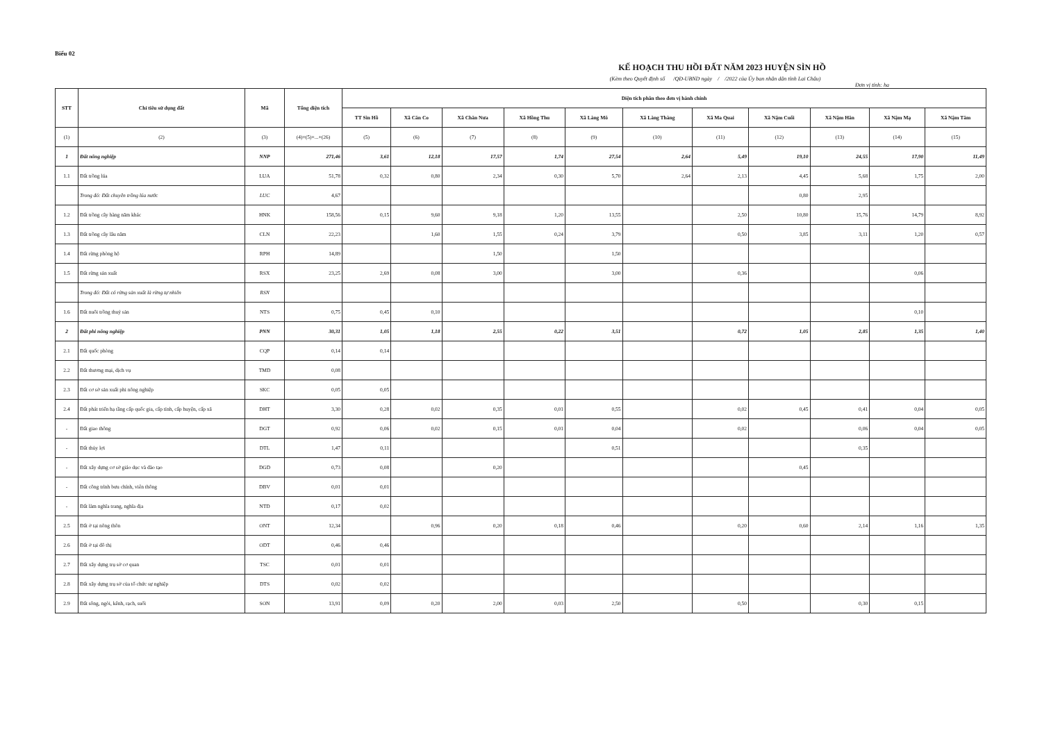Biểu 02
KẾ HOẠCH THU HỒI ĐẤT NĂM 2023 HUYỆN SÌN HỒ
(Kèm theo Quyết định số /QĐ-UBND ngày / /2022 của Ủy ban nhân dân tỉnh Lai Châu)
Đơn vị tính: ha
| STT | Chỉ tiêu sử dụng đất | Mã | Tổng diện tích | Diện tích phân theo đơn vị hành chính | | | | | | | | | | |
| --- | --- | --- | --- | --- | --- | --- | --- | --- | --- | --- | --- | --- | --- | --- |
| | | | | TT Sìn Hồ | Xã Căn Co | Xã Chăn Nưa | Xã Hồng Thu | Xã Làng Mô | Xã Làng Thàng | Xã Ma Quai | Xã Nậm Cuổi | Xã Nậm Hăn | Xã Nậm Mạ | Xã Nậm Tăm |
| (1) | (2) | (3) | (4)=(5)+...+(26) | (5) | (6) | (7) | (8) | (9) | (10) | (11) | (12) | (13) | (14) | (15) |
| 1 | Đất nông nghiệp | NNP | 271,46 | 3,61 | 12,18 | 17,57 | 1,74 | 27,54 | 2,64 | 5,49 | 19,10 | 24,55 | 17,90 | 11,49 |
| 1.1 | Đất trồng lúa | LUA | 51,78 | 0,32 | 0,80 | 2,34 | 0,30 | 5,70 | 2,64 | 2,13 | 4,45 | 5,68 | 1,75 | 2,00 |
| | Trong đó: Đất chuyên trồng lúa nước | LUC | 4,67 | | | | | | | | 0,80 | 2,95 | | |
| 1.2 | Đất trồng cây hàng năm khác | HNK | 158,56 | 0,15 | 9,60 | 9,18 | 1,20 | 13,55 | | 2,50 | 10,80 | 15,76 | 14,79 | 8,92 |
| 1.3 | Đất trồng cây lâu năm | CLN | 22,23 | | 1,60 | 1,55 | 0,24 | 3,79 | | 0,50 | 3,85 | 3,11 | 1,20 | 0,57 |
| 1.4 | Đất rừng phòng hộ | RPH | 14,89 | | | 1,50 | | 1,50 | | | | | | |
| 1.5 | Đất rừng sản xuất | RSX | 23,25 | 2,69 | 0,08 | 3,00 | | 3,00 | | 0,36 | | | 0,06 | |
| | Trong đó: Đất có rừng sản xuất là rừng tự nhiên | RSN | | | | | | | | | | | | |
| 1.6 | Đất nuôi trồng thuỷ sản | NTS | 0,75 | 0,45 | 0,10 | | | | | | | | 0,10 | |
| 2 | Đất phi nông nghiệp | PNN | 30,31 | 1,05 | 1,18 | 2,55 | 0,22 | 3,51 | | 0,72 | 1,05 | 2,85 | 1,35 | 1,40 |
| 2.1 | Đất quốc phòng | CQP | 0,14 | 0,14 | | | | | | | | | | |
| 2.2 | Đất thương mại, dịch vụ | TMD | 0,08 | | | | | | | | | | | |
| 2.3 | Đất cơ sở sản xuất phi nông nghiệp | SKC | 0,05 | 0,05 | | | | | | | | | | |
| 2.4 | Đất phát triển hạ tầng cấp quốc gia, cấp tỉnh, cấp huyện, cấp xã | DHT | 3,30 | 0,28 | 0,02 | 0,35 | 0,01 | 0,55 | | 0,02 | 0,45 | 0,41 | 0,04 | 0,05 |
| - | Đất giao thông | DGT | 0,92 | 0,06 | 0,02 | 0,15 | 0,01 | 0,04 | | 0,02 | | 0,06 | 0,04 | 0,05 |
| - | Đất thủy lợi | DTL | 1,47 | 0,11 | | | | 0,51 | | | | 0,35 | | |
| - | Đất xây dựng cơ sở giáo dục và đào tạo | DGD | 0,73 | 0,08 | | 0,20 | | | | | 0,45 | | | |
| - | Đất công trình bưu chính, viễn thông | DBV | 0,01 | 0,01 | | | | | | | | | | |
| - | Đất làm nghĩa trang, nghĩa địa | NTD | 0,17 | 0,02 | | | | | | | | | | |
| 2.5 | Đất ở tại nông thôn | ONT | 12,34 | | 0,96 | 0,20 | 0,18 | 0,46 | | 0,20 | 0,60 | 2,14 | 1,16 | 1,35 |
| 2.6 | Đất ở tại đô thị | ODT | 0,46 | 0,46 | | | | | | | | | | |
| 2.7 | Đất xây dựng trụ sở cơ quan | TSC | 0,01 | 0,01 | | | | | | | | | | |
| 2.8 | Đất xây dựng trụ sở của tổ chức sự nghiệp | DTS | 0,02 | 0,02 | | | | | | | | | | |
| 2.9 | Đất sông, ngòi, kênh, rạch, suối | SON | 13,91 | 0,09 | 0,20 | 2,00 | 0,03 | 2,50 | | 0,50 | | 0,30 | 0,15 | |